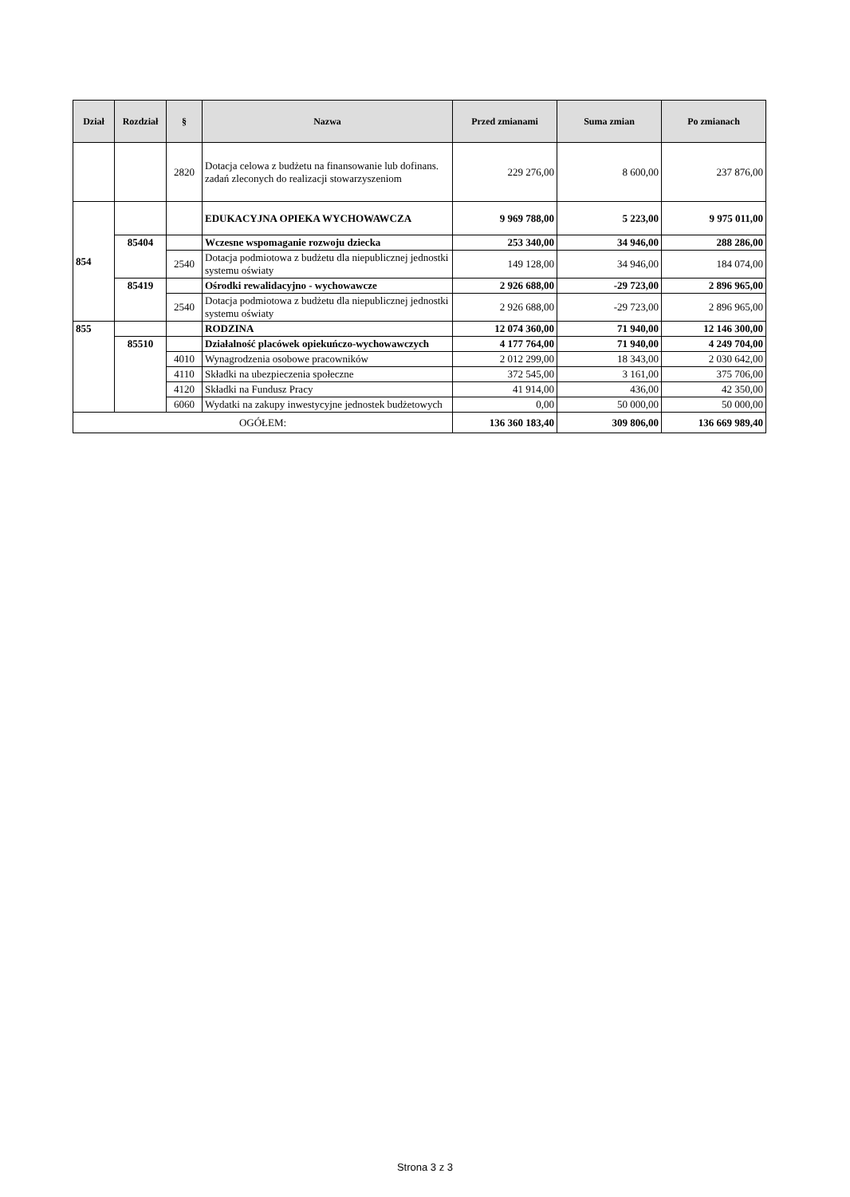| Dział | Rozdział | § | Nazwa | Przed zmianami | Suma zmian | Po zmianach |
| --- | --- | --- | --- | --- | --- | --- |
| | | 2820 | Dotacja celowa z budżetu na finansowanie lub dofinans. zadań zleconych do realizacji stowarzyszeniom | 229 276,00 | 8 600,00 | 237 876,00 |
| 854 | | | EDUKACYJNA OPIEKA WYCHOWAWCZA | 9 969 788,00 | 5 223,00 | 9 975 011,00 |
| | 85404 | | Wczesne wspomaganie rozwoju dziecka | 253 340,00 | 34 946,00 | 288 286,00 |
| | | 2540 | Dotacja podmiotowa z budżetu dla niepublicznej jednostki systemu oświaty | 149 128,00 | 34 946,00 | 184 074,00 |
| | 85419 | | Ośrodki rewalidacyjno - wychowawcze | 2 926 688,00 | -29 723,00 | 2 896 965,00 |
| | | 2540 | Dotacja podmiotowa z budżetu dla niepublicznej jednostki systemu oświaty | 2 926 688,00 | -29 723,00 | 2 896 965,00 |
| 855 | | | RODZINA | 12 074 360,00 | 71 940,00 | 12 146 300,00 |
| | 85510 | | Działalność placówek opiekuńczo-wychowawczych | 4 177 764,00 | 71 940,00 | 4 249 704,00 |
| | | 4010 | Wynagrodzenia osobowe pracowników | 2 012 299,00 | 18 343,00 | 2 030 642,00 |
| | | 4110 | Składki na ubezpieczenia społeczne | 372 545,00 | 3 161,00 | 375 706,00 |
| | | 4120 | Składki na Fundusz Pracy | 41 914,00 | 436,00 | 42 350,00 |
| | | 6060 | Wydatki na zakupy inwestycyjne jednostek budżetowych | 0,00 | 50 000,00 | 50 000,00 |
| OGÓŁEM: | | | | 136 360 183,40 | 309 806,00 | 136 669 989,40 |
Strona 3 z 3